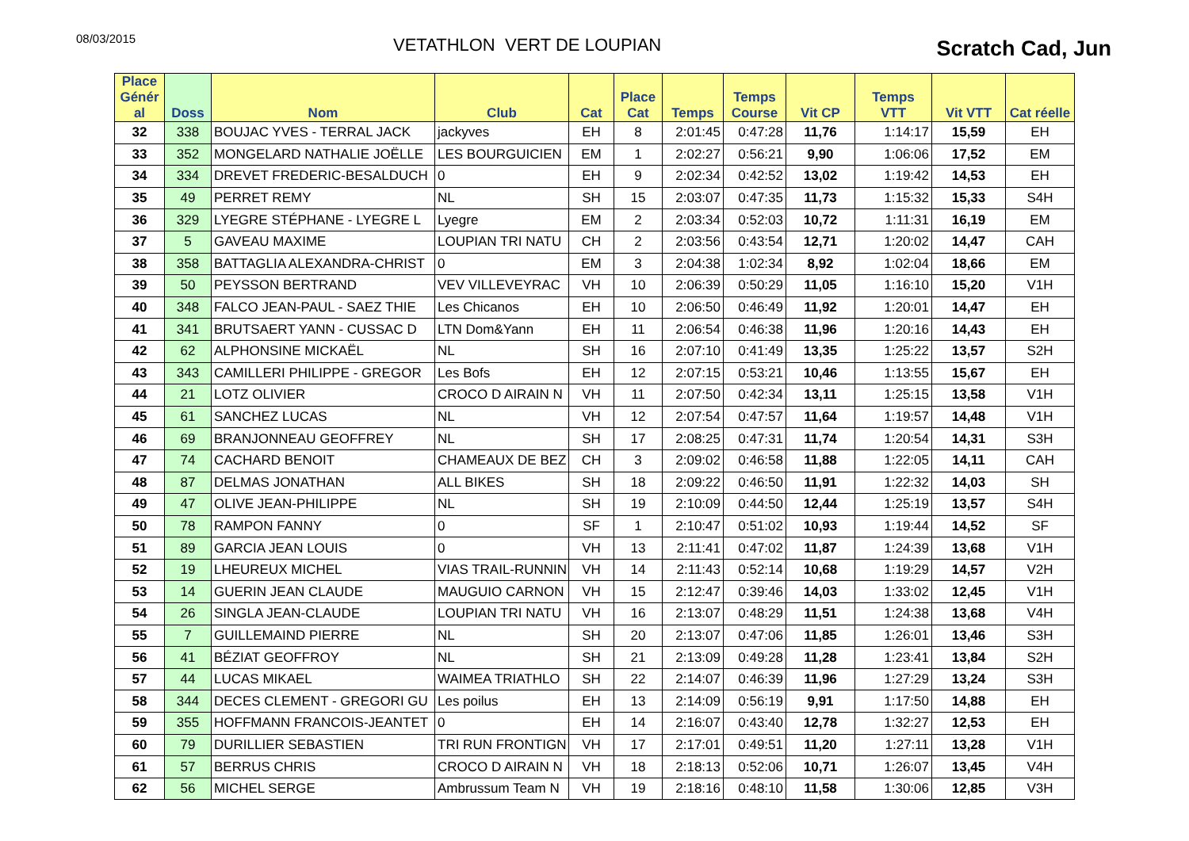08/03/2015
VETATHLON VERT DE LOUPIAN
Scratch Cad, Jun
| Place Génér al | Doss | Nom | Club | Cat | Place Cat | Temps | Temps Course | Vit CP | Temps VTT | Vit VTT | Cat réelle |
| --- | --- | --- | --- | --- | --- | --- | --- | --- | --- | --- | --- |
| 32 | 338 | BOUJAC YVES - TERRAL JACK | jackyves | EH | 8 | 2:01:45 | 0:47:28 | 11,76 | 1:14:17 | 15,59 | EH |
| 33 | 352 | MONGELARD NATHALIE JOËLLE | LES BOURGUICIEN | EM | 1 | 2:02:27 | 0:56:21 | 9,90 | 1:06:06 | 17,52 | EM |
| 34 | 334 | DREVET FREDERIC-BESALDUCH | 0 | EH | 9 | 2:02:34 | 0:42:52 | 13,02 | 1:19:42 | 14,53 | EH |
| 35 | 49 | PERRET REMY | NL | SH | 15 | 2:03:07 | 0:47:35 | 11,73 | 1:15:32 | 15,33 | S4H |
| 36 | 329 | LYEGRE STÉPHANE - LYEGRE L | Lyegre | EM | 2 | 2:03:34 | 0:52:03 | 10,72 | 1:11:31 | 16,19 | EM |
| 37 | 5 | GAVEAU MAXIME | LOUPIAN TRI NATU | CH | 2 | 2:03:56 | 0:43:54 | 12,71 | 1:20:02 | 14,47 | CAH |
| 38 | 358 | BATTAGLIA ALEXANDRA-CHRIST | 0 | EM | 3 | 2:04:38 | 1:02:34 | 8,92 | 1:02:04 | 18,66 | EM |
| 39 | 50 | PEYSSON BERTRAND | VEV VILLEVEYRAC | VH | 10 | 2:06:39 | 0:50:29 | 11,05 | 1:16:10 | 15,20 | V1H |
| 40 | 348 | FALCO JEAN-PAUL - SAEZ THIE | Les Chicanos | EH | 10 | 2:06:50 | 0:46:49 | 11,92 | 1:20:01 | 14,47 | EH |
| 41 | 341 | BRUTSAERT YANN - CUSSAC D | LTN Dom&Yann | EH | 11 | 2:06:54 | 0:46:38 | 11,96 | 1:20:16 | 14,43 | EH |
| 42 | 62 | ALPHONSINE MICKAËL | NL | SH | 16 | 2:07:10 | 0:41:49 | 13,35 | 1:25:22 | 13,57 | S2H |
| 43 | 343 | CAMILLERI PHILIPPE - GREGOR | Les Bofs | EH | 12 | 2:07:15 | 0:53:21 | 10,46 | 1:13:55 | 15,67 | EH |
| 44 | 21 | LOTZ OLIVIER | CROCO D AIRAIN N | VH | 11 | 2:07:50 | 0:42:34 | 13,11 | 1:25:15 | 13,58 | V1H |
| 45 | 61 | SANCHEZ LUCAS | NL | VH | 12 | 2:07:54 | 0:47:57 | 11,64 | 1:19:57 | 14,48 | V1H |
| 46 | 69 | BRANJONNEAU GEOFFREY | NL | SH | 17 | 2:08:25 | 0:47:31 | 11,74 | 1:20:54 | 14,31 | S3H |
| 47 | 74 | CACHARD BENOIT | CHAMEAUX DE BEZ | CH | 3 | 2:09:02 | 0:46:58 | 11,88 | 1:22:05 | 14,11 | CAH |
| 48 | 87 | DELMAS JONATHAN | ALL BIKES | SH | 18 | 2:09:22 | 0:46:50 | 11,91 | 1:22:32 | 14,03 | SH |
| 49 | 47 | OLIVE JEAN-PHILIPPE | NL | SH | 19 | 2:10:09 | 0:44:50 | 12,44 | 1:25:19 | 13,57 | S4H |
| 50 | 78 | RAMPON FANNY | 0 | SF | 1 | 2:10:47 | 0:51:02 | 10,93 | 1:19:44 | 14,52 | SF |
| 51 | 89 | GARCIA JEAN LOUIS | 0 | VH | 13 | 2:11:41 | 0:47:02 | 11,87 | 1:24:39 | 13,68 | V1H |
| 52 | 19 | LHEUREUX MICHEL | VIAS TRAIL-RUNNIN | VH | 14 | 2:11:43 | 0:52:14 | 10,68 | 1:19:29 | 14,57 | V2H |
| 53 | 14 | GUERIN JEAN CLAUDE | MAUGUIO CARNON | VH | 15 | 2:12:47 | 0:39:46 | 14,03 | 1:33:02 | 12,45 | V1H |
| 54 | 26 | SINGLA JEAN-CLAUDE | LOUPIAN TRI NATU | VH | 16 | 2:13:07 | 0:48:29 | 11,51 | 1:24:38 | 13,68 | V4H |
| 55 | 7 | GUILLEMAIND PIERRE | NL | SH | 20 | 2:13:07 | 0:47:06 | 11,85 | 1:26:01 | 13,46 | S3H |
| 56 | 41 | BÉZIAT GEOFFROY | NL | SH | 21 | 2:13:09 | 0:49:28 | 11,28 | 1:23:41 | 13,84 | S2H |
| 57 | 44 | LUCAS MIKAEL | WAIMEA TRIATHLO | SH | 22 | 2:14:07 | 0:46:39 | 11,96 | 1:27:29 | 13,24 | S3H |
| 58 | 344 | DECES CLEMENT - GREGORI GU | Les poilus | EH | 13 | 2:14:09 | 0:56:19 | 9,91 | 1:17:50 | 14,88 | EH |
| 59 | 355 | HOFFMANN FRANCOIS-JEANTET | 0 | EH | 14 | 2:16:07 | 0:43:40 | 12,78 | 1:32:27 | 12,53 | EH |
| 60 | 79 | DURILLIER SEBASTIEN | TRI RUN FRONTIGN | VH | 17 | 2:17:01 | 0:49:51 | 11,20 | 1:27:11 | 13,28 | V1H |
| 61 | 57 | BERRUS CHRIS | CROCO D AIRAIN N | VH | 18 | 2:18:13 | 0:52:06 | 10,71 | 1:26:07 | 13,45 | V4H |
| 62 | 56 | MICHEL SERGE | Ambrussum Team N | VH | 19 | 2:18:16 | 0:48:10 | 11,58 | 1:30:06 | 12,85 | V3H |